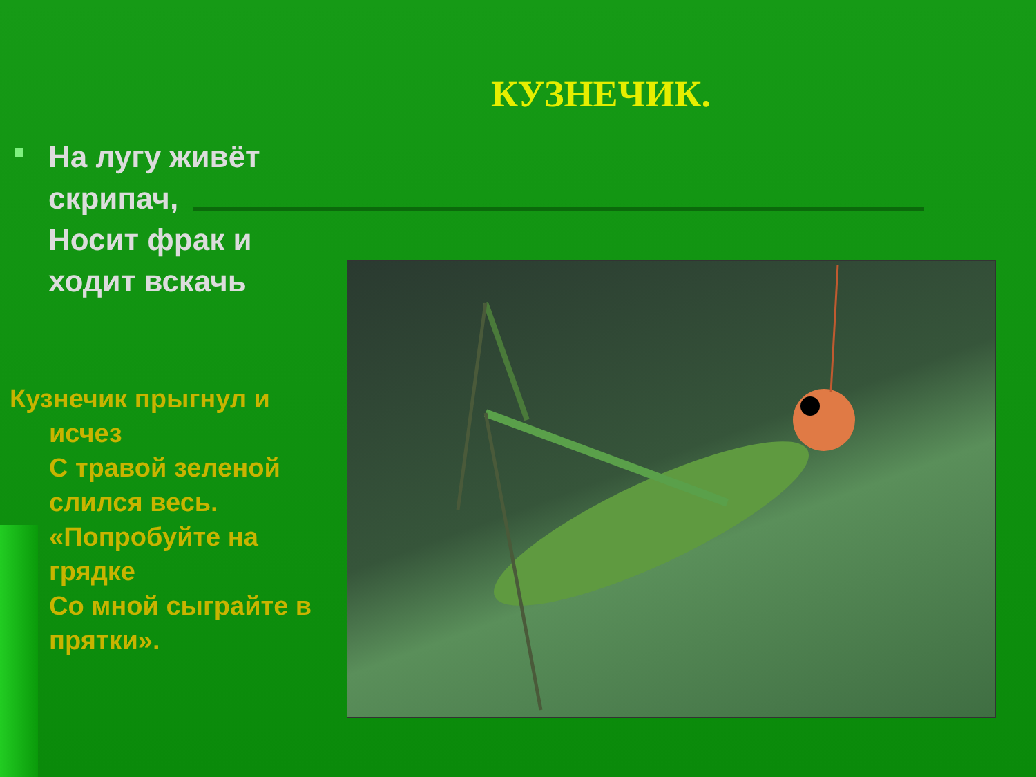КУЗНЕЧИК.
На лугу живёт скрипач,
Носит фрак и ходит вскачь
Кузнечик прыгнул и исчез
С травой зеленой слился весь.
«Попробуйте на грядке
Со мной сыграйте в прятки».